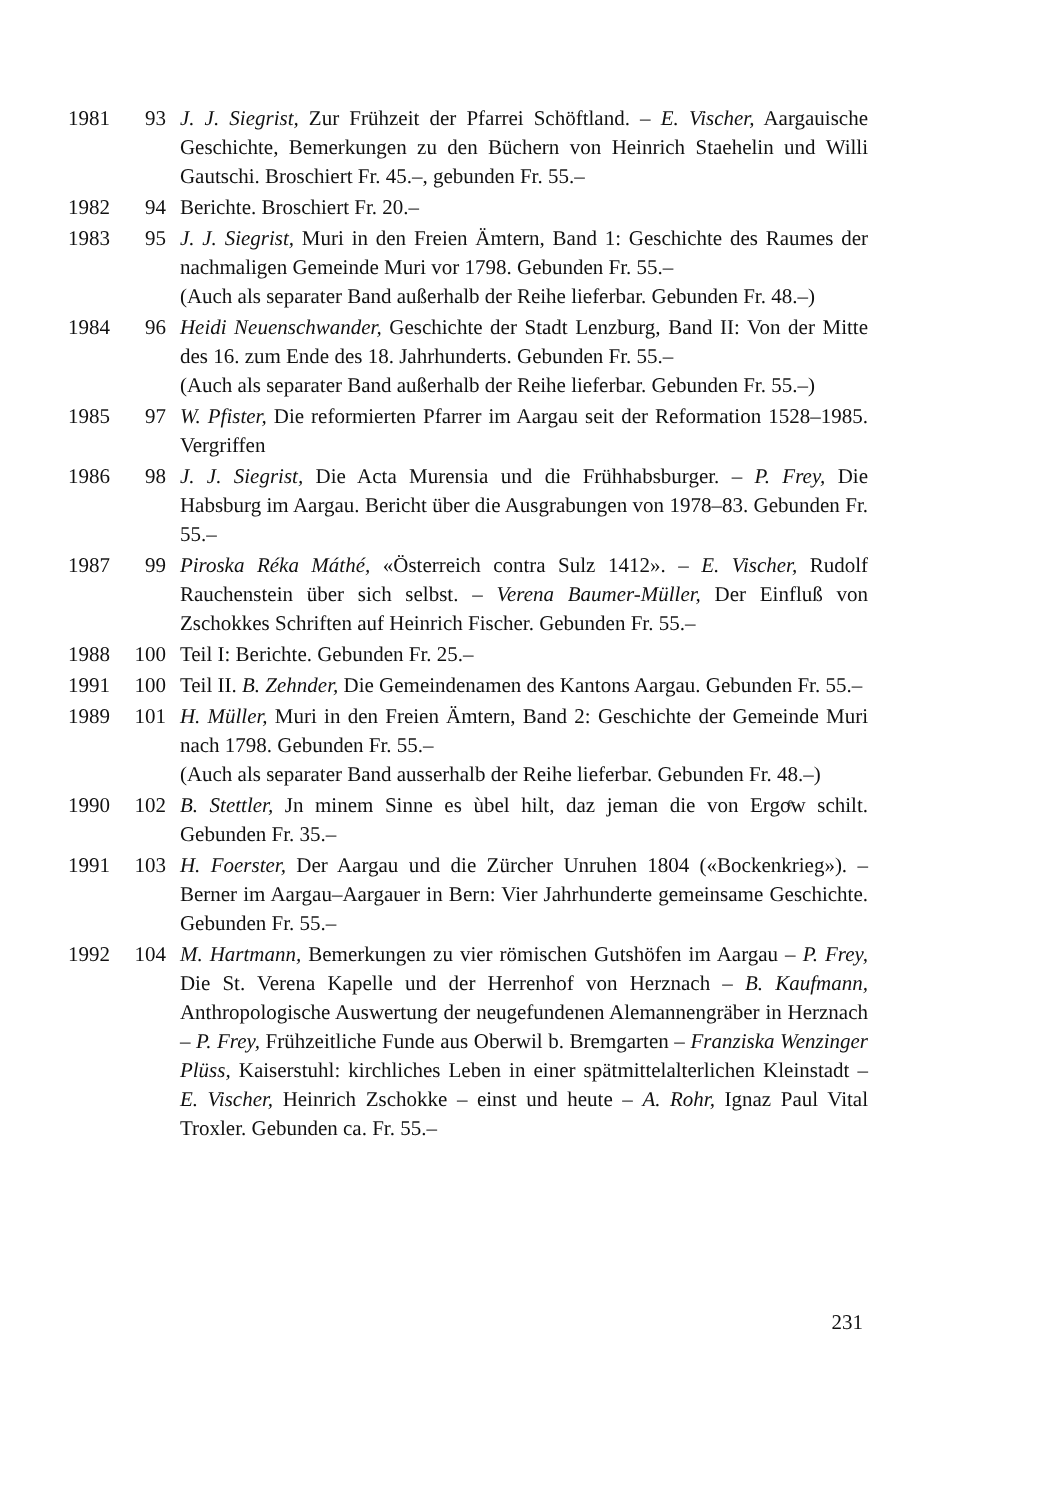| 1981 | 93 | J. J. Siegrist, Zur Frühzeit der Pfarrei Schöftland. – E. Vischer, Aargauische Geschichte, Bemerkungen zu den Büchern von Heinrich Staehelin und Willi Gautschi. Broschiert Fr. 45.–, gebunden Fr. 55.– |
| 1982 | 94 | Berichte. Broschiert Fr. 20.– |
| 1983 | 95 | J. J. Siegrist, Muri in den Freien Ämtern, Band 1: Geschichte des Raumes der nachmaligen Gemeinde Muri vor 1798. Gebunden Fr. 55.– (Auch als separater Band außerhalb der Reihe lieferbar. Gebunden Fr. 48.–) |
| 1984 | 96 | Heidi Neuenschwander, Geschichte der Stadt Lenzburg, Band II: Von der Mitte des 16. zum Ende des 18. Jahrhunderts. Gebunden Fr. 55.– (Auch als separater Band außerhalb der Reihe lieferbar. Gebunden Fr. 55.–) |
| 1985 | 97 | W. Pfister, Die reformierten Pfarrer im Aargau seit der Reformation 1528–1985. Vergriffen |
| 1986 | 98 | J. J. Siegrist, Die Acta Murensia und die Frühhabsburger. – P. Frey, Die Habsburg im Aargau. Bericht über die Ausgrabungen von 1978–83. Gebunden Fr. 55.– |
| 1987 | 99 | Piroska Réka Máthé, «Österreich contra Sulz 1412». – E. Vischer, Rudolf Rauchenstein über sich selbst. – Verena Baumer-Müller, Der Einfluß von Zschokkes Schriften auf Heinrich Fischer. Gebunden Fr. 55.– |
| 1988 | 100 | Teil I: Berichte. Gebunden Fr. 25.– |
| 1991 | 100 | Teil II. B. Zehnder, Die Gemeindenamen des Kantons Aargau. Gebunden Fr. 55.– |
| 1989 | 101 | H. Müller, Muri in den Freien Ämtern, Band 2: Geschichte der Gemeinde Muri nach 1798. Gebunden Fr. 55.– (Auch als separater Band ausserhalb der Reihe lieferbar. Gebunden Fr. 48.–) |
| 1990 | 102 | B. Stettler, Jn minem Sinne es ùbel hilt, daz jeman die von Ergoͤw schilt. Gebunden Fr. 35.– |
| 1991 | 103 | H. Foerster, Der Aargau und die Zürcher Unruhen 1804 («Bockenkrieg»). – Berner im Aargau–Aargauer in Bern: Vier Jahrhunderte gemeinsame Geschichte. Gebunden Fr. 55.– |
| 1992 | 104 | M. Hartmann, Bemerkungen zu vier römischen Gutshöfen im Aargau – P. Frey, Die St. Verena Kapelle und der Herrenhof von Herznach – B. Kaufmann, Anthropologische Auswertung der neugefundenen Alemannengräber in Herznach – P. Frey, Frühzeitliche Funde aus Oberwil b. Bremgarten – Franziska Wenzinger Plüss, Kaiserstuhl: kirchliches Leben in einer spätmittelalterlichen Kleinstadt – E. Vischer, Heinrich Zschokke – einst und heute – A. Rohr, Ignaz Paul Vital Troxler. Gebunden ca. Fr. 55.– |
231